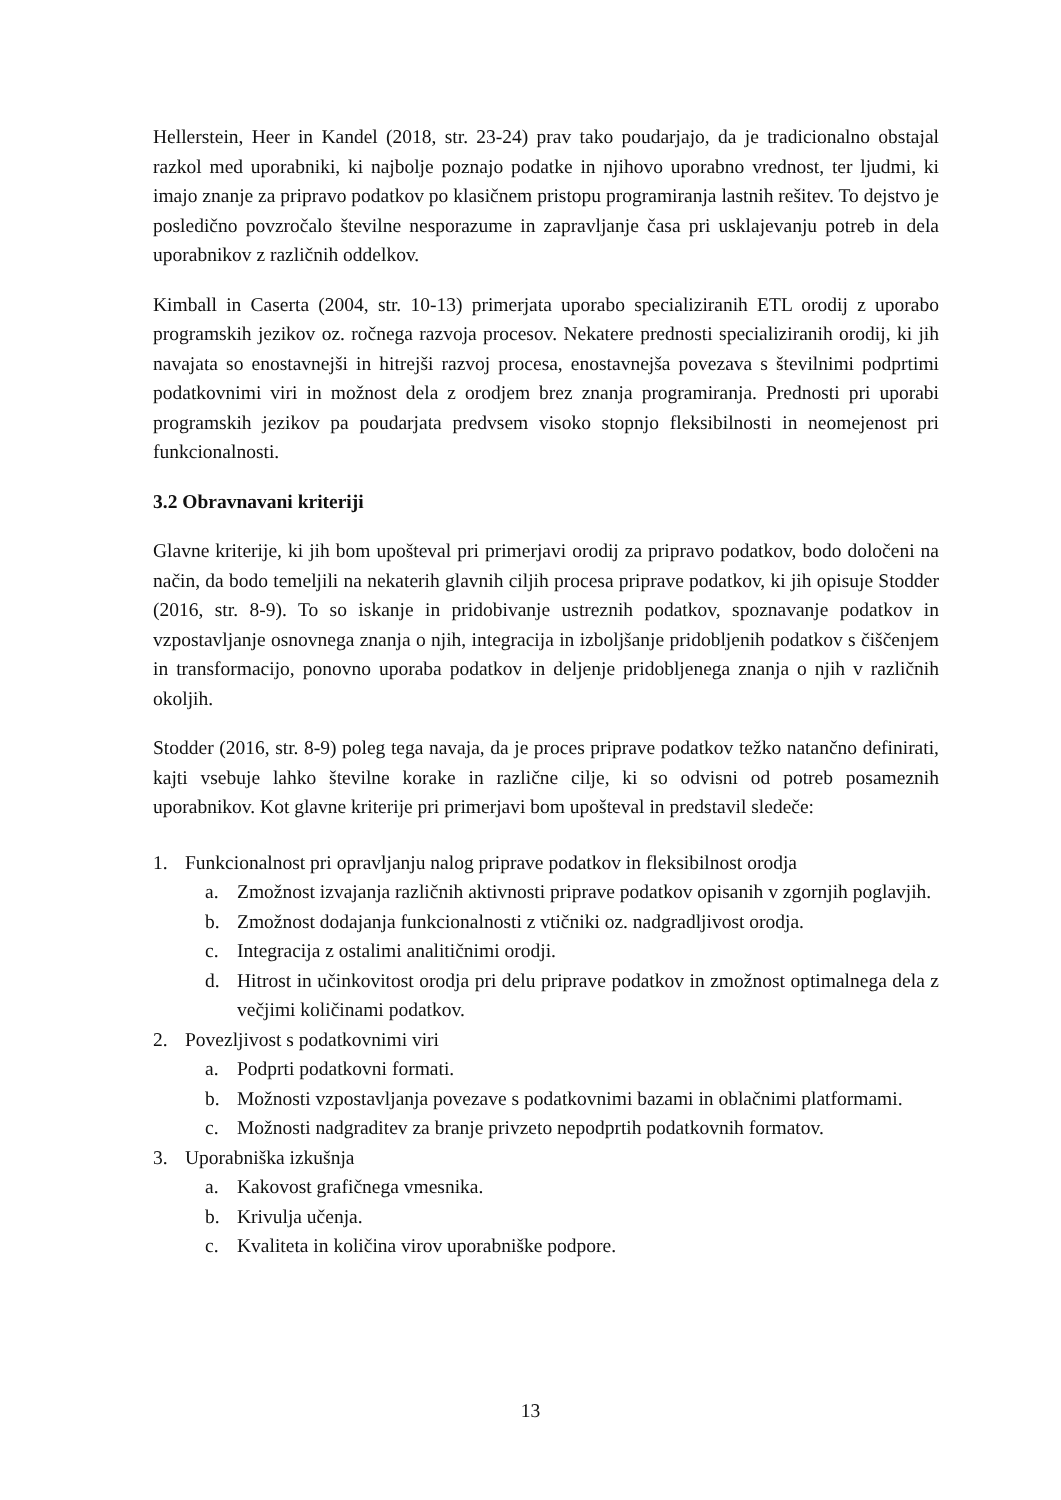Hellerstein, Heer in Kandel (2018, str. 23-24) prav tako poudarjajo, da je tradicionalno obstajal razkol med uporabniki, ki najbolje poznajo podatke in njihovo uporabno vrednost, ter ljudmi, ki imajo znanje za pripravo podatkov po klasičnem pristopu programiranja lastnih rešitev. To dejstvo je posledično povzročalo številne nesporazume in zapravljanje časa pri usklajevanju potreb in dela uporabnikov z različnih oddelkov.
Kimball in Caserta (2004, str. 10-13) primerjata uporabo specializiranih ETL orodij z uporabo programskih jezikov oz. ročnega razvoja procesov. Nekatere prednosti specializiranih orodij, ki jih navajata so enostavnejši in hitrejši razvoj procesa, enostavnejša povezava s številnimi podprtimi podatkovnimi viri in možnost dela z orodjem brez znanja programiranja. Prednosti pri uporabi programskih jezikov pa poudarjata predvsem visoko stopnjo fleksibilnosti in neomejenost pri funkcionalnosti.
3.2 Obravnavani kriteriji
Glavne kriterije, ki jih bom upošteval pri primerjavi orodij za pripravo podatkov, bodo določeni na način, da bodo temeljili na nekaterih glavnih ciljih procesa priprave podatkov, ki jih opisuje Stodder (2016, str. 8-9). To so iskanje in pridobivanje ustreznih podatkov, spoznavanje podatkov in vzpostavljanje osnovnega znanja o njih, integracija in izboljšanje pridobljenih podatkov s čiščenjem in transformacijo, ponovno uporaba podatkov in deljenje pridobljenega znanja o njih v različnih okoljih.
Stodder (2016, str. 8-9) poleg tega navaja, da je proces priprave podatkov težko natančno definirati, kajti vsebuje lahko številne korake in različne cilje, ki so odvisni od potreb posameznih uporabnikov. Kot glavne kriterije pri primerjavi bom upošteval in predstavil sledeče:
1. Funkcionalnost pri opravljanju nalog priprave podatkov in fleksibilnost orodja
a. Zmožnost izvajanja različnih aktivnosti priprave podatkov opisanih v zgornjih poglavjih.
b. Zmožnost dodajanja funkcionalnosti z vtičniki oz. nadgradljivost orodja.
c. Integracija z ostalimi analitičnimi orodji.
d. Hitrost in učinkovitost orodja pri delu priprave podatkov in zmožnost optimalnega dela z večjimi količinami podatkov.
2. Povezljivost s podatkovnimi viri
a. Podprti podatkovni formati.
b. Možnosti vzpostavljanja povezave s podatkovnimi bazami in oblačnimi platformami.
c. Možnosti nadgraditev za branje privzeto nepodprtih podatkovnih formatov.
3. Uporabniška izkušnja
a. Kakovost grafičnega vmesnika.
b. Krivulja učenja.
c. Kvaliteta in količina virov uporabniške podpore.
13